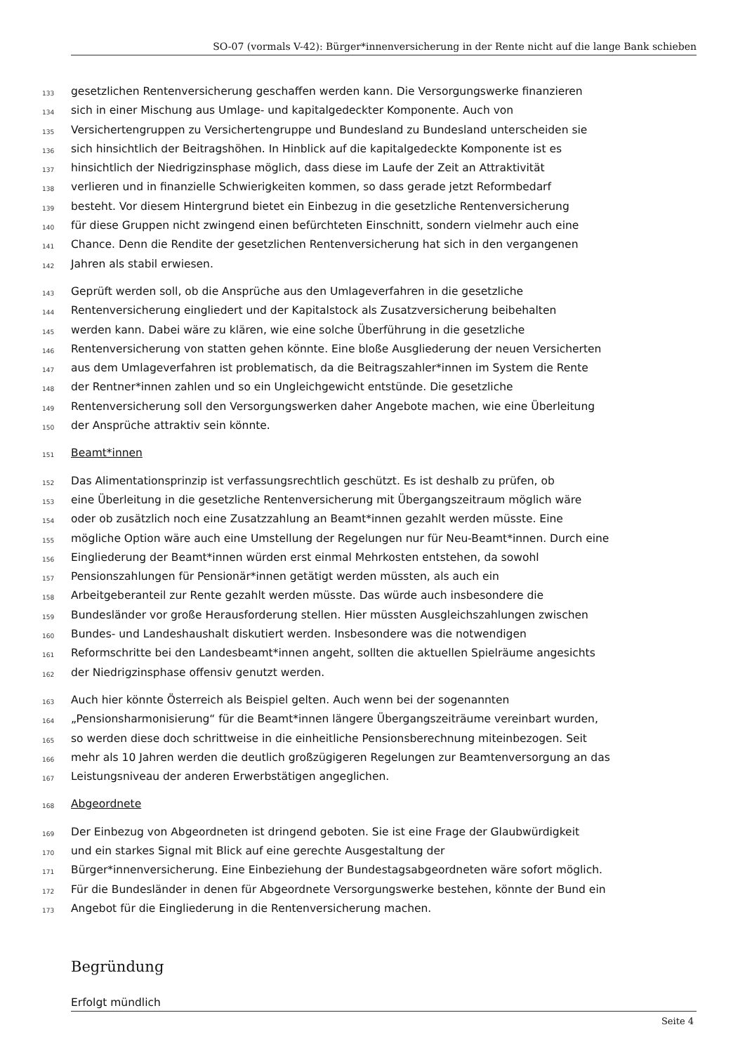SO-07 (vormals V-42): Bürger*innenversicherung in der Rente nicht auf die lange Bank schieben
133 gesetzlichen Rentenversicherung geschaffen werden kann. Die Versorgungswerke finanzieren
134 sich in einer Mischung aus Umlage- und kapitalgedeckter Komponente. Auch von
135 Versichertengruppen zu Versichertengruppe und Bundesland zu Bundesland unterscheiden sie
136 sich hinsichtlich der Beitragshöhen. In Hinblick auf die kapitalgedeckte Komponente ist es
137 hinsichtlich der Niedrigzinsphase möglich, dass diese im Laufe der Zeit an Attraktivität
138 verlieren und in finanzielle Schwierigkeiten kommen, so dass gerade jetzt Reformbedarf
139 besteht. Vor diesem Hintergrund bietet ein Einbezug in die gesetzliche Rentenversicherung
140 für diese Gruppen nicht zwingend einen befürchteten Einschnitt, sondern vielmehr auch eine
141 Chance. Denn die Rendite der gesetzlichen Rentenversicherung hat sich in den vergangenen
142 Jahren als stabil erwiesen.
143 Geprüft werden soll, ob die Ansprüche aus den Umlageverfahren in die gesetzliche
144 Rentenversicherung eingliedert und der Kapitalstock als Zusatzversicherung beibehalten
145 werden kann. Dabei wäre zu klären, wie eine solche Überführung in die gesetzliche
146 Rentenversicherung von statten gehen könnte. Eine bloße Ausgliederung der neuen Versicherten
147 aus dem Umlageverfahren ist problematisch, da die Beitragszahler*innen im System die Rente
148 der Rentner*innen zahlen und so ein Ungleichgewicht entstünde. Die gesetzliche
149 Rentenversicherung soll den Versorgungswerken daher Angebote machen, wie eine Überleitung
150 der Ansprüche attraktiv sein könnte.
151 Beamt*innen
152 Das Alimentationsprinzip ist verfassungsrechtlich geschützt. Es ist deshalb zu prüfen, ob
153 eine Überleitung in die gesetzliche Rentenversicherung mit Übergangszeitraum möglich wäre
154 oder ob zusätzlich noch eine Zusatzzahlung an Beamt*innen gezahlt werden müsste. Eine
155 mögliche Option wäre auch eine Umstellung der Regelungen nur für Neu-Beamt*innen. Durch eine
156 Eingliederung der Beamt*innen würden erst einmal Mehrkosten entstehen, da sowohl
157 Pensionszahlungen für Pensionär*innen getätigt werden müssten, als auch ein
158 Arbeitgeberanteil zur Rente gezahlt werden müsste. Das würde auch insbesondere die
159 Bundesländer vor große Herausforderung stellen. Hier müssten Ausgleichszahlungen zwischen
160 Bundes- und Landeshaushalt diskutiert werden. Insbesondere was die notwendigen
161 Reformschritte bei den Landesbeamt*innen angeht, sollten die aktuellen Spielräume angesichts
162 der Niedrigzinsphase offensiv genutzt werden.
163 Auch hier könnte Österreich als Beispiel gelten. Auch wenn bei der sogenannten
164 „Pensionsharmonisierung“ für die Beamt*innen längere Übergangszeiträume vereinbart wurden,
165 so werden diese doch schrittweise in die einheitliche Pensionsberechnung miteinbezogen. Seit
166 mehr als 10 Jahren werden die deutlich großzügigeren Regelungen zur Beamtenversorgung an das
167 Leistungsniveau der anderen Erwerbstätigen angeglichen.
168 Abgeordnete
169 Der Einbezug von Abgeordneten ist dringend geboten. Sie ist eine Frage der Glaubwürdigkeit
170 und ein starkes Signal mit Blick auf eine gerechte Ausgestaltung der
171 Bürger*innenversicherung. Eine Einbeziehung der Bundestagsabgeordneten wäre sofort möglich.
172 Für die Bundesländer in denen für Abgeordnete Versorgungswerke bestehen, könnte der Bund ein
173 Angebot für die Eingliederung in die Rentenversicherung machen.
Begründung
Erfolgt mündlich
Seite 4